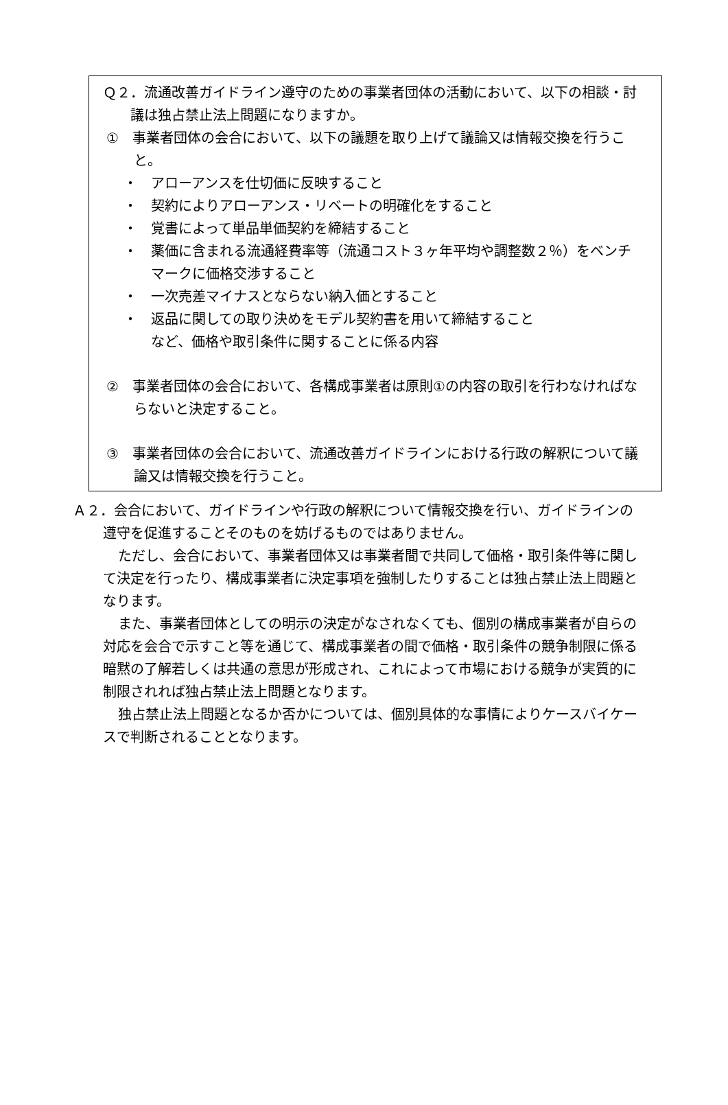Ｑ２．流通改善ガイドライン遵守のための事業者団体の活動において、以下の相談・討議は独占禁止法上問題になりますか。
①　事業者団体の会合において、以下の議題を取り上げて議論又は情報交換を行うこと。
・　アローアンスを仕切価に反映すること
・　契約によりアローアンス・リベートの明確化をすること
・　覚書によって単品単価契約を締結すること
・　薬価に含まれる流通経費率等（流通コスト３ヶ年平均や調整数２％）をベンチマークに価格交渉すること
・　一次売差マイナスとならない納入価とすること
・　返品に関しての取り決めをモデル契約書を用いて締結すること
など、価格や取引条件に関することに係る内容
②　事業者団体の会合において、各構成事業者は原則①の内容の取引を行わなければならないと決定すること。
③　事業者団体の会合において、流通改善ガイドラインにおける行政の解釈について議論又は情報交換を行うこと。
Ａ２．会合において、ガイドラインや行政の解釈について情報交換を行い、ガイドラインの遵守を促進することそのものを妨げるものではありません。
ただし、会合において、事業者団体又は事業者間で共同して価格・取引条件等に関して決定を行ったり、構成事業者に決定事項を強制したりすることは独占禁止法上問題となります。
また、事業者団体としての明示の決定がなされなくても、個別の構成事業者が自らの対応を会合で示すこと等を通じて、構成事業者の間で価格・取引条件の競争制限に係る暗黙の了解若しくは共通の意思が形成され、これによって市場における競争が実質的に制限されれば独占禁止法上問題となります。
独占禁止法上問題となるか否かについては、個別具体的な事情によりケースバイケースで判断されることとなります。